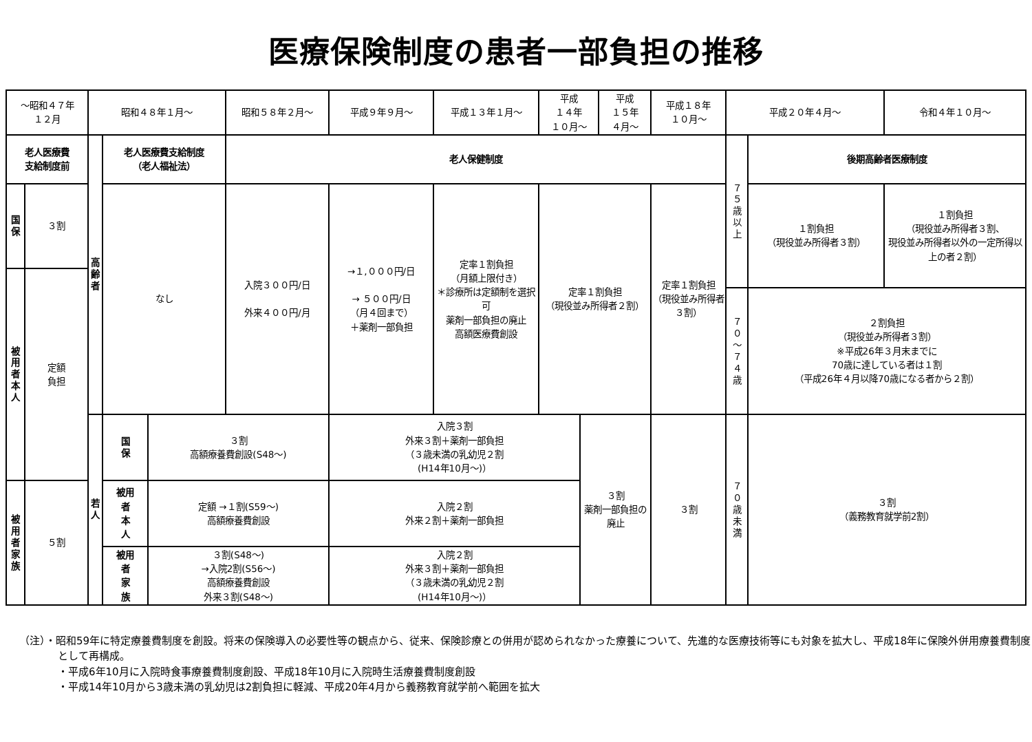医療保険制度の患者一部負担の推移
| ～昭和４７年 １２月 | | 昭和４８年１月～ | | | 昭和５８年２月～ | 平成９年９月～ | 平成１３年１月～ | 平成 １４年 １０月～ | | 平成 １５年 ４月～ | 平成１８年 １０月～ | 平成２０年４月～ | | 令和４年１０月～ |
| 老人医療費 支給制度前 | | 高齢者 | 老人医療費支給制度 （老人福祉法） | | 老人保健制度 | | | | | | | ７５歳以上 | 後期高齢者医療制度 | |
| 国保 | ３割 | | なし | | 入院３００円/日 外来４００円/月 | →１,０００円/日 → ５００円/日 （月４回まで） ＋薬剤一部負担 | 定率１割負担 （月額上限付き） ＊診療所は定額制を選択可 薬剤一部負担の廃止 高額医療費創設 | 定率１割負担 （現役並み所得者２割） | | | 定率１割負担 （現役並み所得者３割） | | １割負担 （現役並み所得者３割） | １割負担 （現役並み所得者３割、 現役並み所得者以外の一定所得以上の者２割） |
| 被用者本人 | 定額 負担 | | | | | | | | | | | | | |
| | | | | | | | | | | | | ７０～７４歳 | ２割負担 （現役並み所得者３割） ※平成26年３月末までに 70歳に達している者は１割 （平成26年４月以降70歳になる者から２割） | |
| | | 若人 | 国保 | ３割 高額療養費創設(S48～) | | 入院３割 外来３割＋薬剤一部負担 （３歳未満の乳幼児２割 (H14年10月～)） | | | ３割 薬剤一部負担の廃止 | | ３割 | ７０歳未満 | ３割 （義務教育就学前2割） | |
| 被用者家族 | ５割 | | 被用 者 本 人 | 定額 →１割(S59～) 高額療養費創設 | | 入院２割 外来２割＋薬剤一部負担 | | | | | | | | |
| | | | 被用 者 家 族 | ３割(S48～) →入院2割(S56～) 高額療養費創設 外来３割(S48～) | | 入院２割 外来３割＋薬剤一部負担 （３歳未満の乳幼児２割 (H14年10月～)） | | | | | | | | |
（注）・昭和59年に特定療養費制度を創設。将来の保険導入の必要性等の観点から、従来、保険診療との併用が認められなかった療養について、先進的な医療技術等にも対象を拡大し、平成18年に保険外併用療養費制度として再構成。
・平成6年10月に入院時食事療養費制度創設、平成18年10月に入院時生活療養費制度創設
・平成14年10月から3歳未満の乳幼児は2割負担に軽減、平成20年4月から義務教育就学前へ範囲を拡大